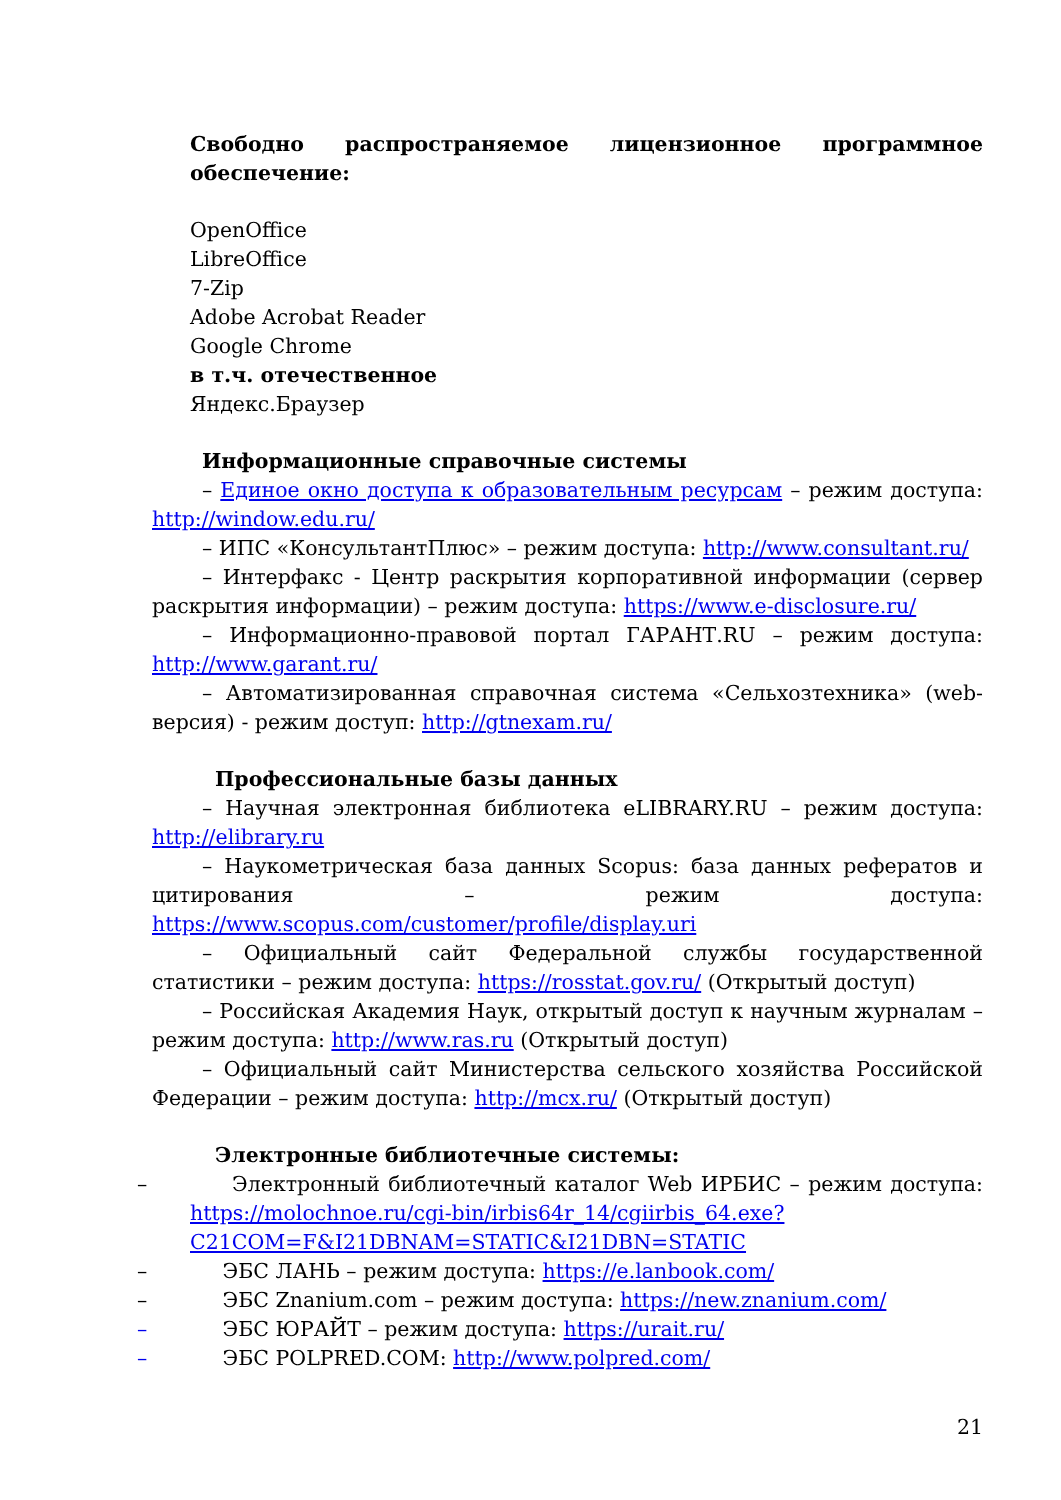Свободно распространяемое лицензионное программное обеспечение:
OpenOffice
LibreOffice
7-Zip
Adobe Acrobat Reader
Google Chrome
в т.ч. отечественное
Яндекс.Браузер
Информационные справочные системы
– Единое окно доступа к образовательным ресурсам – режим доступа: http://window.edu.ru/
– ИПС «КонсультантПлюс» – режим доступа: http://www.consultant.ru/
– Интерфакс - Центр раскрытия корпоративной информации (сервер раскрытия информации) – режим доступа: https://www.e-disclosure.ru/
– Информационно-правовой портал ГАРАНТ.RU – режим доступа: http://www.garant.ru/
– Автоматизированная справочная система «Сельхозтехника» (web-версия) - режим доступ: http://gtnexam.ru/
Профессиональные базы данных
– Научная электронная библиотека eLIBRARY.RU – режим доступа: http://elibrary.ru
– Наукометрическая база данных Scopus: база данных рефератов и цитирования – режим доступа: https://www.scopus.com/customer/profile/display.uri
– Официальный сайт Федеральной службы государственной статистики – режим доступа: https://rosstat.gov.ru/ (Открытый доступ)
– Российская Академия Наук, открытый доступ к научным журналам – режим доступа: http://www.ras.ru (Открытый доступ)
– Официальный сайт Министерства сельского хозяйства Российской Федерации – режим доступа: http://mcx.ru/ (Открытый доступ)
Электронные библиотечные системы:
– Электронный библиотечный каталог Web ИРБИС – режим доступа: https://molochnoe.ru/cgi-bin/irbis64r_14/cgiirbis_64.exe?C21COM=F&I21DBNAM=STATIC&I21DBN=STATIC
– ЭБС ЛАНЬ – режим доступа: https://e.lanbook.com/
– ЭБС Znanium.com – режим доступа: https://new.znanium.com/
– ЭБС ЮРАЙТ – режим доступа: https://urait.ru/
– ЭБС POLPRED.COM: http://www.polpred.com/
21